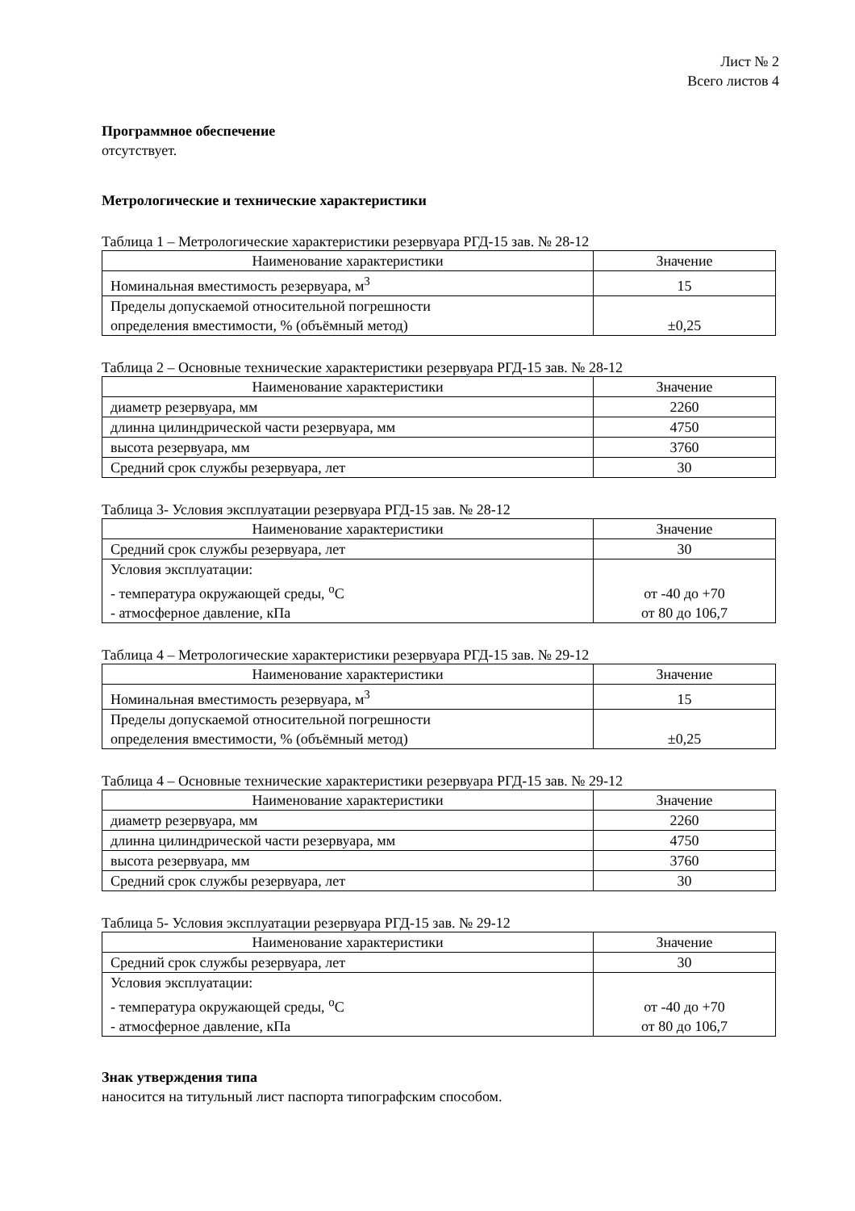Лист № 2
Всего листов 4
Программное обеспечение
отсутствует.
Метрологические и технические характеристики
Таблица 1 – Метрологические характеристики резервуара РГД-15 зав. № 28-12
| Наименование характеристики | Значение |
| Номинальная вместимость резервуара, м<sup>3</sup> | 15 |
| Пределы допускаемой относительной погрешности определения вместимости, % (объёмный метод) | ±0,25 |
Таблица 2 – Основные технические характеристики резервуара РГД-15 зав. № 28-12
| Наименование характеристики | Значение |
| диаметр резервуара, мм | 2260 |
| длинна цилиндрической части резервуара, мм | 4750 |
| высота резервуара, мм | 3760 |
| Средний срок службы резервуара, лет | 30 |
Таблица 3- Условия эксплуатации резервуара РГД-15 зав. № 28-12
| Наименование характеристики | Значение |
| Средний срок службы резервуара, лет | 30 |
| Условия эксплуатации: - температура окружающей среды, <sup>o</sup>С - атмосферное давление, кПа | от -40 до +70 от 80 до 106,7 |
Таблица 4 – Метрологические характеристики резервуара РГД-15 зав. № 29-12
| Наименование характеристики | Значение |
| Номинальная вместимость резервуара, м<sup>3</sup> | 15 |
| Пределы допускаемой относительной погрешности определения вместимости, % (объёмный метод) | ±0,25 |
Таблица 4 – Основные технические характеристики резервуара РГД-15 зав. № 29-12
| Наименование характеристики | Значение |
| диаметр резервуара, мм | 2260 |
| длинна цилиндрической части резервуара, мм | 4750 |
| высота резервуара, мм | 3760 |
| Средний срок службы резервуара, лет | 30 |
Таблица 5- Условия эксплуатации резервуара РГД-15 зав. № 29-12
| Наименование характеристики | Значение |
| Средний срок службы резервуара, лет | 30 |
| Условия эксплуатации: - температура окружающей среды, <sup>o</sup>С - атмосферное давление, кПа | от -40 до +70 от 80 до 106,7 |
Знак утверждения типа
наносится на титульный лист паспорта типографским способом.